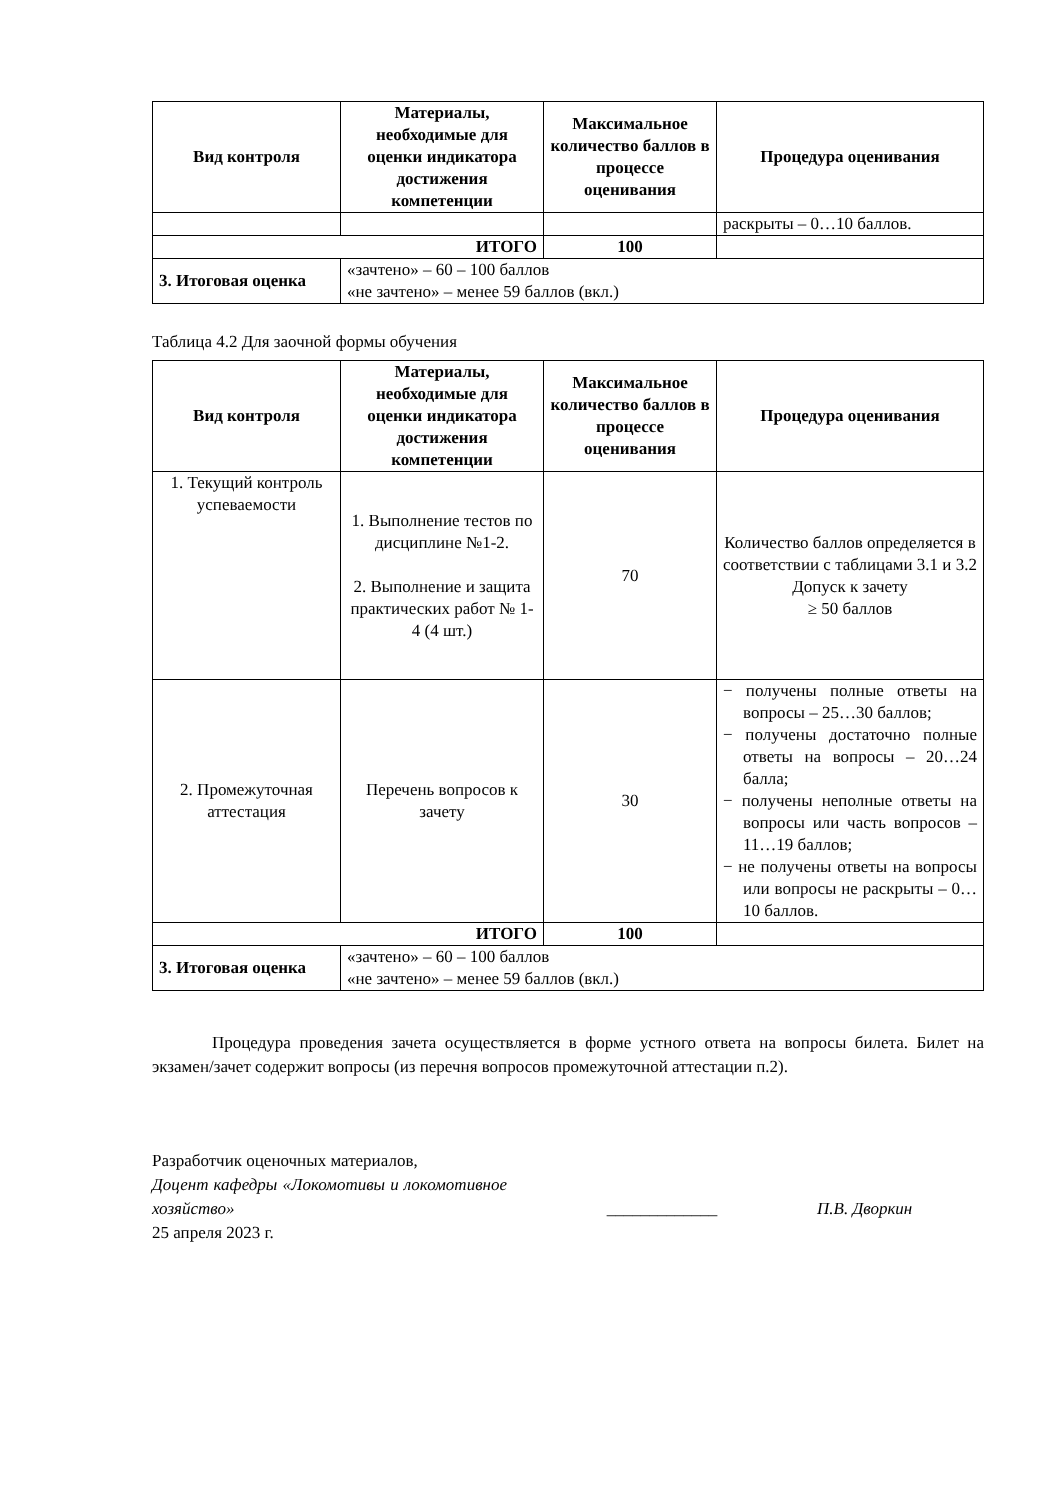| Вид контроля | Материалы, необходимые для оценки индикатора достижения компетенции | Максимальное количество баллов в процессе оценивания | Процедура оценивания |
| --- | --- | --- | --- |
| | | | раскрыты – 0…10 баллов. |
| ИТОГО | | 100 | |
| 3. Итоговая оценка | «зачтено» – 60 – 100 баллов «не зачтено» – менее 59 баллов (вкл.) | | |
Таблица 4.2 Для заочной формы обучения
| Вид контроля | Материалы, необходимые для оценки индикатора достижения компетенции | Максимальное количество баллов в процессе оценивания | Процедура оценивания |
| --- | --- | --- | --- |
| 1. Текущий контроль успеваемости | 1. Выполнение тестов по дисциплине №1-2. 2. Выполнение и защита практических работ № 1- 4 (4 шт.) | 70 | Количество баллов определяется в соответствии с таблицами 3.1 и 3.2 Допуск к зачету ≥ 50 баллов |
| 2. Промежуточная аттестация | Перечень вопросов к зачету | 30 | − получены полные ответы на вопросы – 25…30 баллов; − получены достаточно полные ответы на вопросы – 20…24 балла; − получены неполные ответы на вопросы или часть вопросов – 11…19 баллов; − не получены ответы на вопросы или вопросы не раскрыты – 0…10 баллов. |
| ИТОГО | | 100 | |
| 3. Итоговая оценка | «зачтено» – 60 – 100 баллов «не зачтено» – менее 59 баллов (вкл.) | | |
Процедура проведения зачета осуществляется в форме устного ответа на вопросы билета. Билет на экзамен/зачет содержит вопросы (из перечня вопросов промежуточной аттестации п.2).
Разработчик оценочных материалов,
Доцент кафедры «Локомотивы и локомотивное хозяйство»
25 апреля 2023 г.
_____________ П.В. Дворкин